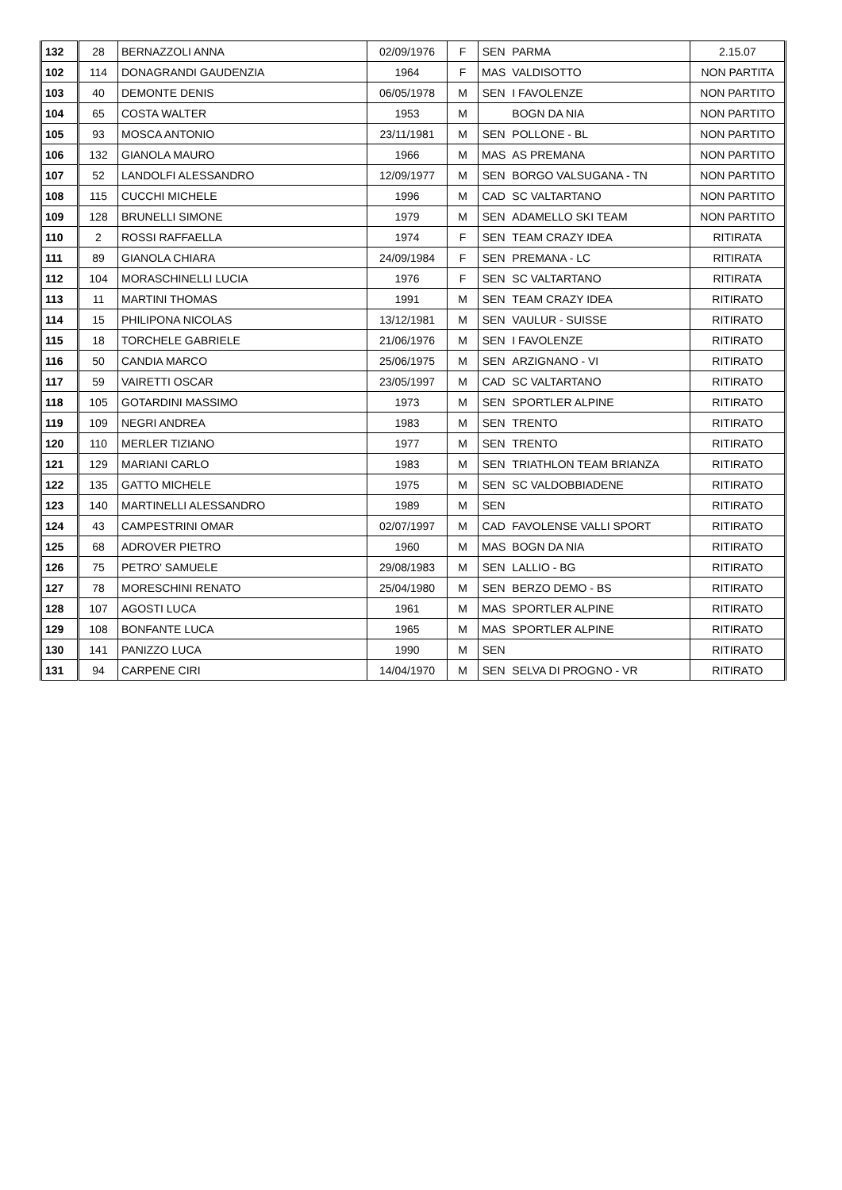| 132 | 28 | BERNAZZOLI ANNA | 02/09/1976 | F | SEN | PARMA | 2.15.07 |
| 102 | 114 | DONAGRANDI GAUDENZIA | 1964 | F | MAS | VALDISOTTO | NON PARTITA |
| 103 | 40 | DEMONTE DENIS | 06/05/1978 | M | SEN | I FAVOLENZE | NON PARTITO |
| 104 | 65 | COSTA WALTER | 1953 | M | | BOGN DA NIA | NON PARTITO |
| 105 | 93 | MOSCA ANTONIO | 23/11/1981 | M | SEN | POLLONE - BL | NON PARTITO |
| 106 | 132 | GIANOLA MAURO | 1966 | M | MAS | AS PREMANA | NON PARTITO |
| 107 | 52 | LANDOLFI ALESSANDRO | 12/09/1977 | M | SEN | BORGO VALSUGANA - TN | NON PARTITO |
| 108 | 115 | CUCCHI MICHELE | 1996 | M | CAD | SC VALTARTANO | NON PARTITO |
| 109 | 128 | BRUNELLI SIMONE | 1979 | M | SEN | ADAMELLO SKI TEAM | NON PARTITO |
| 110 | 2 | ROSSI RAFFAELLA | 1974 | F | SEN | TEAM CRAZY IDEA | RITIRATA |
| 111 | 89 | GIANOLA CHIARA | 24/09/1984 | F | SEN | PREMANA - LC | RITIRATA |
| 112 | 104 | MORASCHINELLI LUCIA | 1976 | F | SEN | SC VALTARTANO | RITIRATA |
| 113 | 11 | MARTINI THOMAS | 1991 | M | SEN | TEAM CRAZY IDEA | RITIRATO |
| 114 | 15 | PHILIPONA NICOLAS | 13/12/1981 | M | SEN | VAULUR - SUISSE | RITIRATO |
| 115 | 18 | TORCHELE GABRIELE | 21/06/1976 | M | SEN | I FAVOLENZE | RITIRATO |
| 116 | 50 | CANDIA MARCO | 25/06/1975 | M | SEN | ARZIGNANO - VI | RITIRATO |
| 117 | 59 | VAIRETTI OSCAR | 23/05/1997 | M | CAD | SC VALTARTANO | RITIRATO |
| 118 | 105 | GOTARDINI MASSIMO | 1973 | M | SEN | SPORTLER ALPINE | RITIRATO |
| 119 | 109 | NEGRI ANDREA | 1983 | M | SEN | TRENTO | RITIRATO |
| 120 | 110 | MERLER TIZIANO | 1977 | M | SEN | TRENTO | RITIRATO |
| 121 | 129 | MARIANI CARLO | 1983 | M | SEN | TRIATHLON TEAM BRIANZA | RITIRATO |
| 122 | 135 | GATTO MICHELE | 1975 | M | SEN | SC VALDOBBIADENE | RITIRATO |
| 123 | 140 | MARTINELLI ALESSANDRO | 1989 | M | SEN | | RITIRATO |
| 124 | 43 | CAMPESTRINI OMAR | 02/07/1997 | M | CAD | FAVOLENSE VALLI SPORT | RITIRATO |
| 125 | 68 | ADROVER PIETRO | 1960 | M | MAS | BOGN DA NIA | RITIRATO |
| 126 | 75 | PETRO' SAMUELE | 29/08/1983 | M | SEN | LALLIO - BG | RITIRATO |
| 127 | 78 | MORESCHINI RENATO | 25/04/1980 | M | SEN | BERZO DEMO - BS | RITIRATO |
| 128 | 107 | AGOSTI LUCA | 1961 | M | MAS | SPORTLER ALPINE | RITIRATO |
| 129 | 108 | BONFANTE LUCA | 1965 | M | MAS | SPORTLER ALPINE | RITIRATO |
| 130 | 141 | PANIZZO LUCA | 1990 | M | SEN | | RITIRATO |
| 131 | 94 | CARPENE CIRI | 14/04/1970 | M | SEN | SELVA DI PROGNO - VR | RITIRATO |